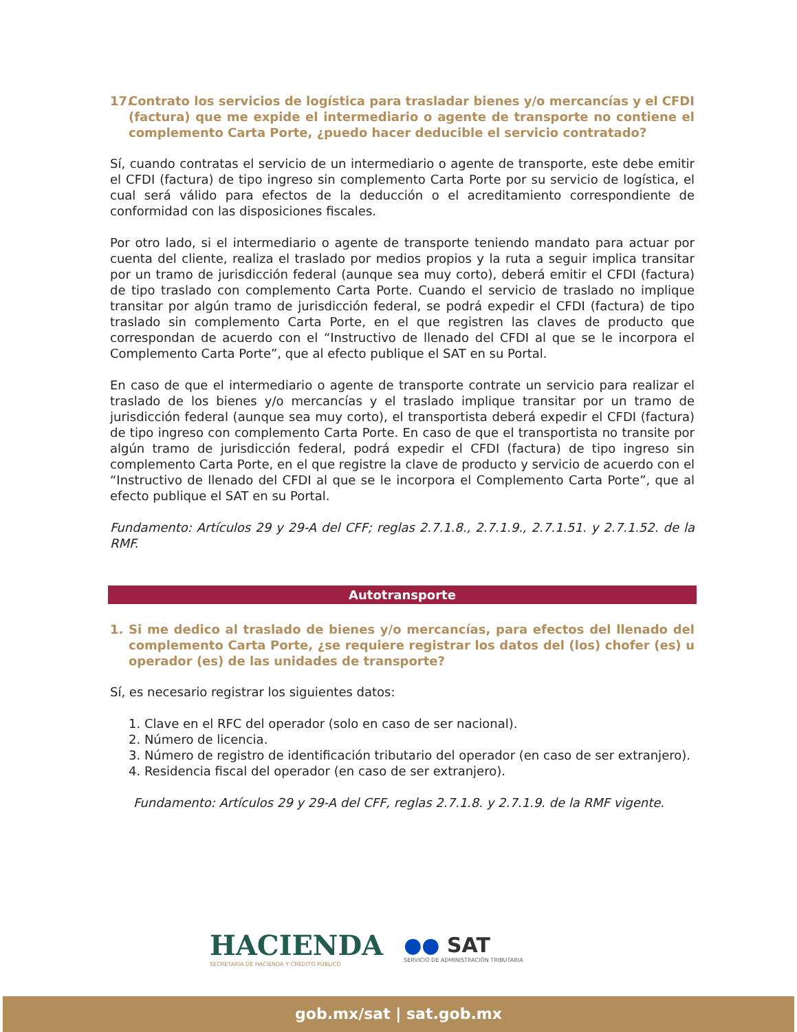17. Contrato los servicios de logística para trasladar bienes y/o mercancías y el CFDI (factura) que me expide el intermediario o agente de transporte no contiene el complemento Carta Porte, ¿puedo hacer deducible el servicio contratado?
Sí, cuando contratas el servicio de un intermediario o agente de transporte, este debe emitir el CFDI (factura) de tipo ingreso sin complemento Carta Porte por su servicio de logística, el cual será válido para efectos de la deducción o el acreditamiento correspondiente de conformidad con las disposiciones fiscales.
Por otro lado, si el intermediario o agente de transporte teniendo mandato para actuar por cuenta del cliente, realiza el traslado por medios propios y la ruta a seguir implica transitar por un tramo de jurisdicción federal (aunque sea muy corto), deberá emitir el CFDI (factura) de tipo traslado con complemento Carta Porte. Cuando el servicio de traslado no implique transitar por algún tramo de jurisdicción federal, se podrá expedir el CFDI (factura) de tipo traslado sin complemento Carta Porte, en el que registren las claves de producto que correspondan de acuerdo con el “Instructivo de llenado del CFDI al que se le incorpora el Complemento Carta Porte”, que al efecto publique el SAT en su Portal.
En caso de que el intermediario o agente de transporte contrate un servicio para realizar el traslado de los bienes y/o mercancías y el traslado implique transitar por un tramo de jurisdicción federal (aunque sea muy corto), el transportista deberá expedir el CFDI (factura) de tipo ingreso con complemento Carta Porte. En caso de que el transportista no transite por algún tramo de jurisdicción federal, podrá expedir el CFDI (factura) de tipo ingreso sin complemento Carta Porte, en el que registre la clave de producto y servicio de acuerdo con el “Instructivo de llenado del CFDI al que se le incorpora el Complemento Carta Porte”, que al efecto publique el SAT en su Portal.
Fundamento: Artículos 29 y 29-A del CFF; reglas 2.7.1.8., 2.7.1.9., 2.7.1.51. y 2.7.1.52. de la RMF.
Autotransporte
1. Si me dedico al traslado de bienes y/o mercancías, para efectos del llenado del complemento Carta Porte, ¿se requiere registrar los datos del (los) chofer (es) u operador (es) de las unidades de transporte?
Sí, es necesario registrar los siguientes datos:
1. Clave en el RFC del operador (solo en caso de ser nacional).
2. Número de licencia.
3. Número de registro de identificación tributario del operador (en caso de ser extranjero).
4. Residencia fiscal del operador (en caso de ser extranjero).
Fundamento: Artículos 29 y 29-A del CFF, reglas 2.7.1.8. y 2.7.1.9. de la RMF vigente.
HACIENDA
SECRETARÍA DE HACIENDA Y CRÉDITO PÚBLICO
●● SAT
SERVICIO DE ADMINISTRACIÓN TRIBUTARIA
gob.mx/sat | sat.gob.mx